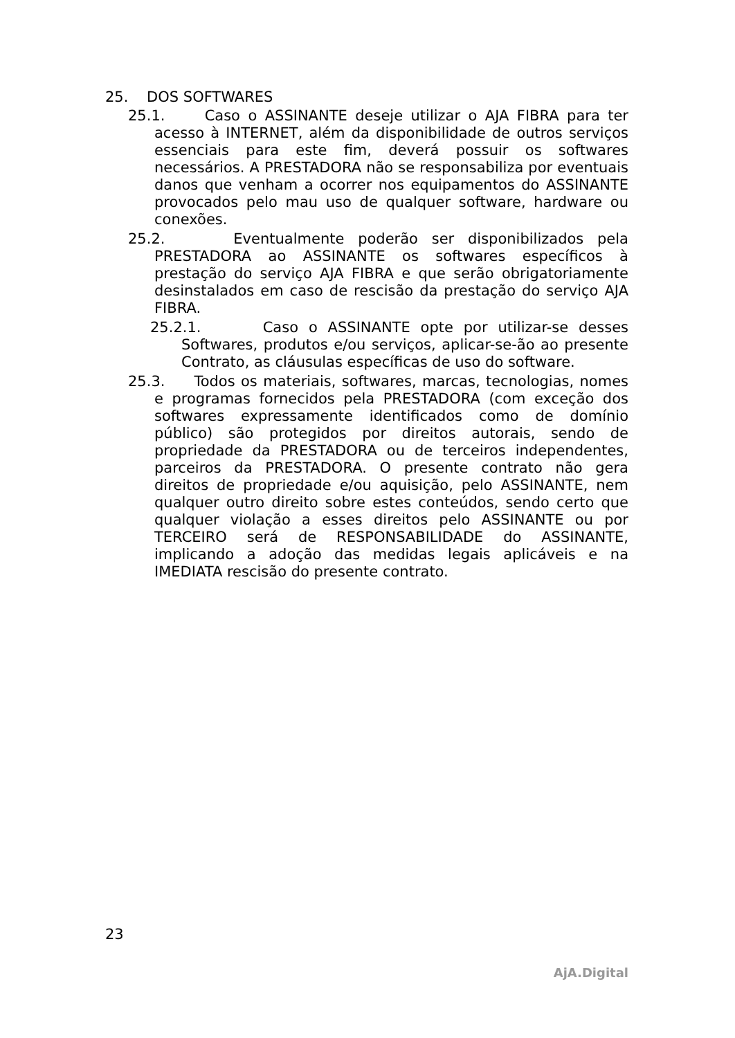25. DOS SOFTWARES
25.1. Caso o ASSINANTE deseje utilizar o AJA FIBRA para ter acesso à INTERNET, além da disponibilidade de outros serviços essenciais para este fim, deverá possuir os softwares necessários. A PRESTADORA não se responsabiliza por eventuais danos que venham a ocorrer nos equipamentos do ASSINANTE provocados pelo mau uso de qualquer software, hardware ou conexões.
25.2. Eventualmente poderão ser disponibilizados pela PRESTADORA ao ASSINANTE os softwares específicos à prestação do serviço AJA FIBRA e que serão obrigatoriamente desinstalados em caso de rescisão da prestação do serviço AJA FIBRA.
25.2.1. Caso o ASSINANTE opte por utilizar-se desses Softwares, produtos e/ou serviços, aplicar-se-ão ao presente Contrato, as cláusulas específicas de uso do software.
25.3. Todos os materiais, softwares, marcas, tecnologias, nomes e programas fornecidos pela PRESTADORA (com exceção dos softwares expressamente identificados como de domínio público) são protegidos por direitos autorais, sendo de propriedade da PRESTADORA ou de terceiros independentes, parceiros da PRESTADORA. O presente contrato não gera direitos de propriedade e/ou aquisição, pelo ASSINANTE, nem qualquer outro direito sobre estes conteúdos, sendo certo que qualquer violação a esses direitos pelo ASSINANTE ou por TERCEIRO será de RESPONSABILIDADE do ASSINANTE, implicando a adoção das medidas legais aplicáveis e na IMEDIATA rescisão do presente contrato.
23
AjA.Digital